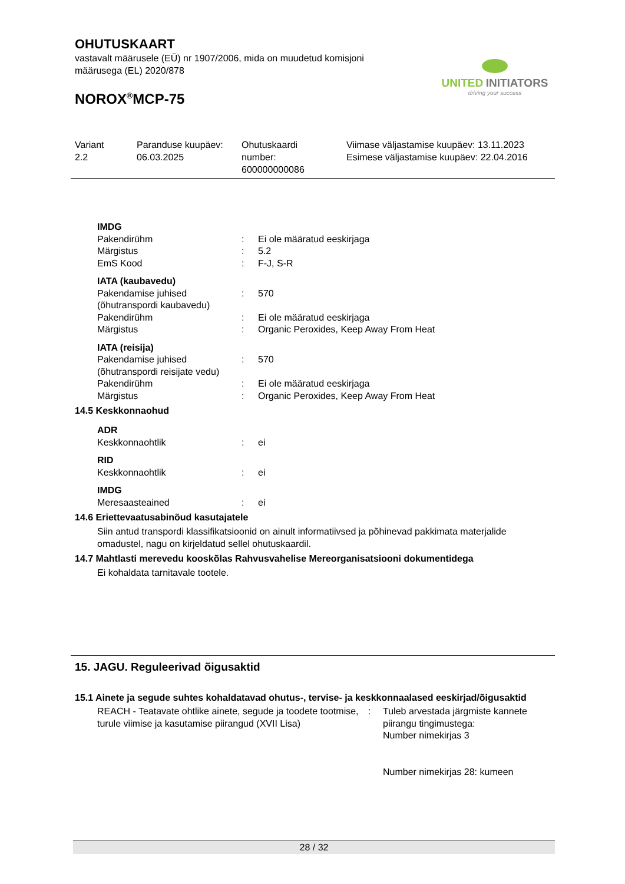OHUTUSKAART
vastavalt määrusele (EÜ) nr 1907/2006, mida on muudetud komisjoni
määrusega (EL) 2020/878
NOROX<sup>®</sup>MCP-75
UNITED INITIATORS
driving your success
| Variant 2.2 | Paranduse kuupäev: 06.03.2025 | Ohutuskaardi number: 600000000086 | Viimase väljastamise kuupäev: 13.11.2023 Esimese väljastamise kuupäev: 22.04.2016 |
| IMDG | | |
| Pakendirühm | : | Ei ole määratud eeskirjaga |
| Märgistus | : | 5.2 |
| EmS Kood | : | F-J, S-R |
| IATA (kaubavedu) | | |
| Pakendamise juhised (õhutranspordi kaubavedu) | : | 570 |
| Pakendirühm | : | Ei ole määratud eeskirjaga |
| Märgistus | : | Organic Peroxides, Keep Away From Heat |
| IATA (reisija) | | |
| Pakendamise juhised (õhutranspordi reisijate vedu) | : | 570 |
| Pakendirühm | : | Ei ole määratud eeskirjaga |
| Märgistus | : | Organic Peroxides, Keep Away From Heat |
14.5 Keskkonnaohud
| ADR | | |
| Keskkonnaohtlik | : | ei |
| RID | | |
| Keskkonnaohtlik | : | ei |
| IMDG | | |
| Meresaasteained | : | ei |
14.6 Eriettevaatusabinõud kasutajatele
Siin antud transpordi klassifikatsioonid on ainult informatiivsed ja põhinevad pakkimata materjalide omadustel, nagu on kirjeldatud sellel ohutuskaardil.
14.7 Mahtlasti merevedu kooskõlas Rahvusvahelise Mereorganisatsiooni dokumentidega
Ei kohaldata tarnitavale tootele.
15. JAGU. Reguleerivad õigusaktid
15.1 Ainete ja segude suhtes kohaldatavad ohutus-, tervise- ja keskkonnaalased eeskirjad/õigusaktid
| REACH - Teatavate ohtlike ainete, segude ja toodete tootmise, turule viimise ja kasutamise piirangud (XVII Lisa) | : | Tuleb arvestada järgmiste kannete piirangu tingimustega: Number nimekirjas 3 Number nimekirjas 28: kumeen |
28 / 32